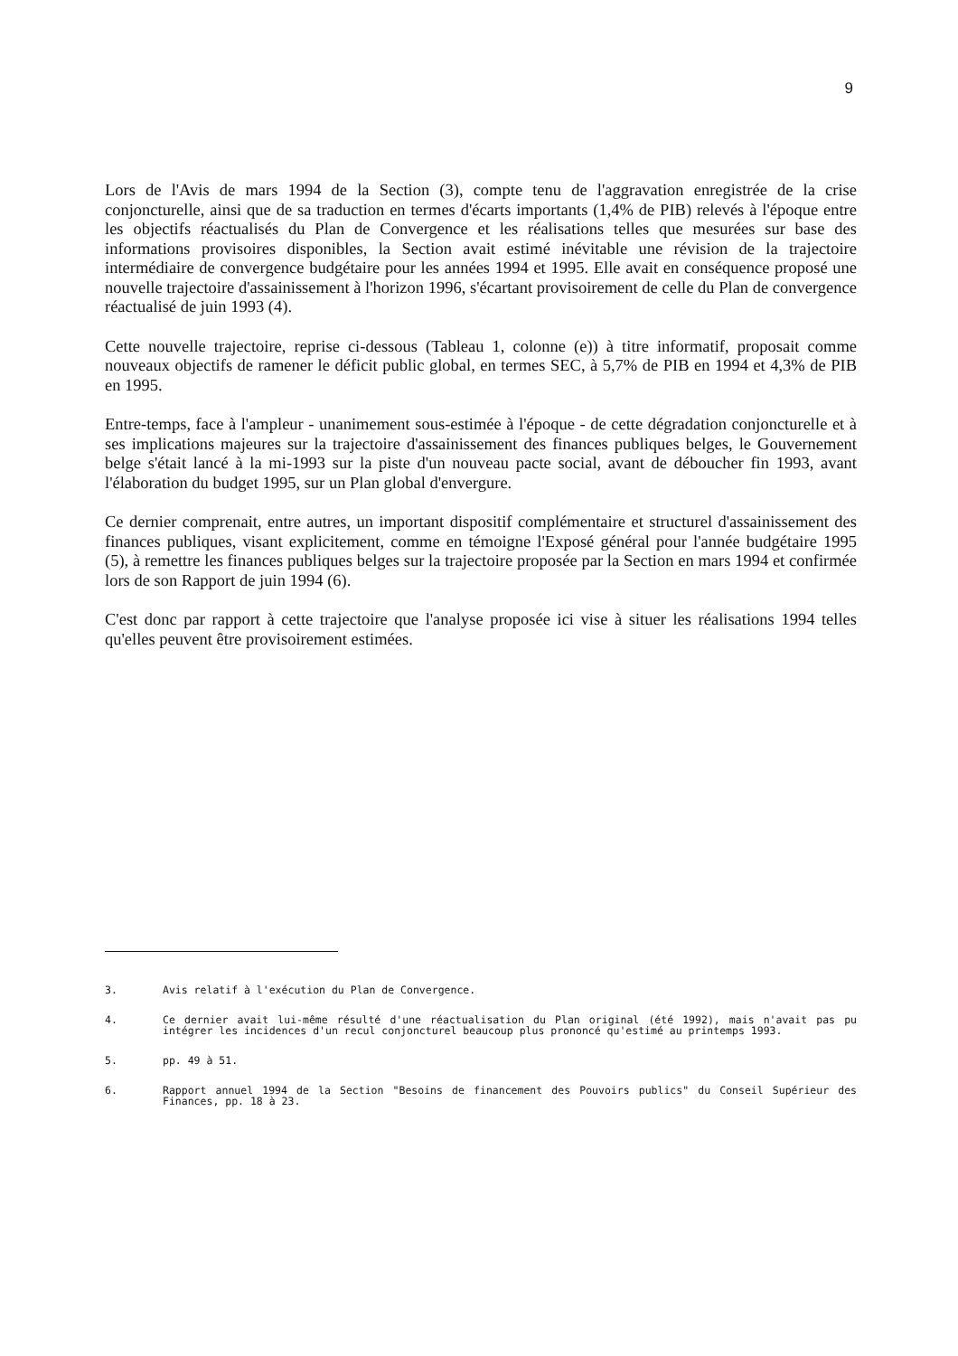9
Lors de l'Avis de mars 1994 de la Section (3), compte tenu de l'aggravation enregistrée de la crise conjoncturelle, ainsi que de sa traduction en termes d'écarts importants (1,4% de PIB) relevés à l'époque entre les objectifs réactualisés du Plan de Convergence et les réalisations telles que mesurées sur base des informations provisoires disponibles, la Section avait estimé inévitable une révision de la trajectoire intermédiaire de convergence budgétaire pour les années 1994 et 1995. Elle avait en conséquence proposé une nouvelle trajectoire d'assainissement à l'horizon 1996, s'écartant provisoirement de celle du Plan de convergence réactualisé de juin 1993 (4).
Cette nouvelle trajectoire, reprise ci-dessous (Tableau 1, colonne (e)) à titre informatif, proposait comme nouveaux objectifs de ramener le déficit public global, en termes SEC, à 5,7% de PIB en 1994 et 4,3% de PIB en 1995.
Entre-temps, face à l'ampleur - unanimement sous-estimée à l'époque - de cette dégradation conjoncturelle et à ses implications majeures sur la trajectoire d'assainissement des finances publiques belges, le Gouvernement belge s'était lancé à la mi-1993 sur la piste d'un nouveau pacte social, avant de déboucher fin 1993, avant l'élaboration du budget 1995, sur un Plan global d'envergure.
Ce dernier comprenait, entre autres, un important dispositif complémentaire et structurel d'assainissement des finances publiques, visant explicitement, comme en témoigne l'Exposé général pour l'année budgétaire 1995 (5), à remettre les finances publiques belges sur la trajectoire proposée par la Section en mars 1994 et confirmée lors de son Rapport de juin 1994 (6).
C'est donc par rapport à cette trajectoire que l'analyse proposée ici vise à situer les réalisations 1994 telles qu'elles peuvent être provisoirement estimées.
3. Avis relatif à l'exécution du Plan de Convergence.
4. Ce dernier avait lui-même résulté d'une réactualisation du Plan original (été 1992), mais n'avait pas pu intégrer les incidences d'un recul conjoncturel beaucoup plus prononcé qu'estimé au printemps 1993.
5. pp. 49 à 51.
6. Rapport annuel 1994 de la Section "Besoins de financement des Pouvoirs publics" du Conseil Supérieur des Finances, pp. 18 à 23.